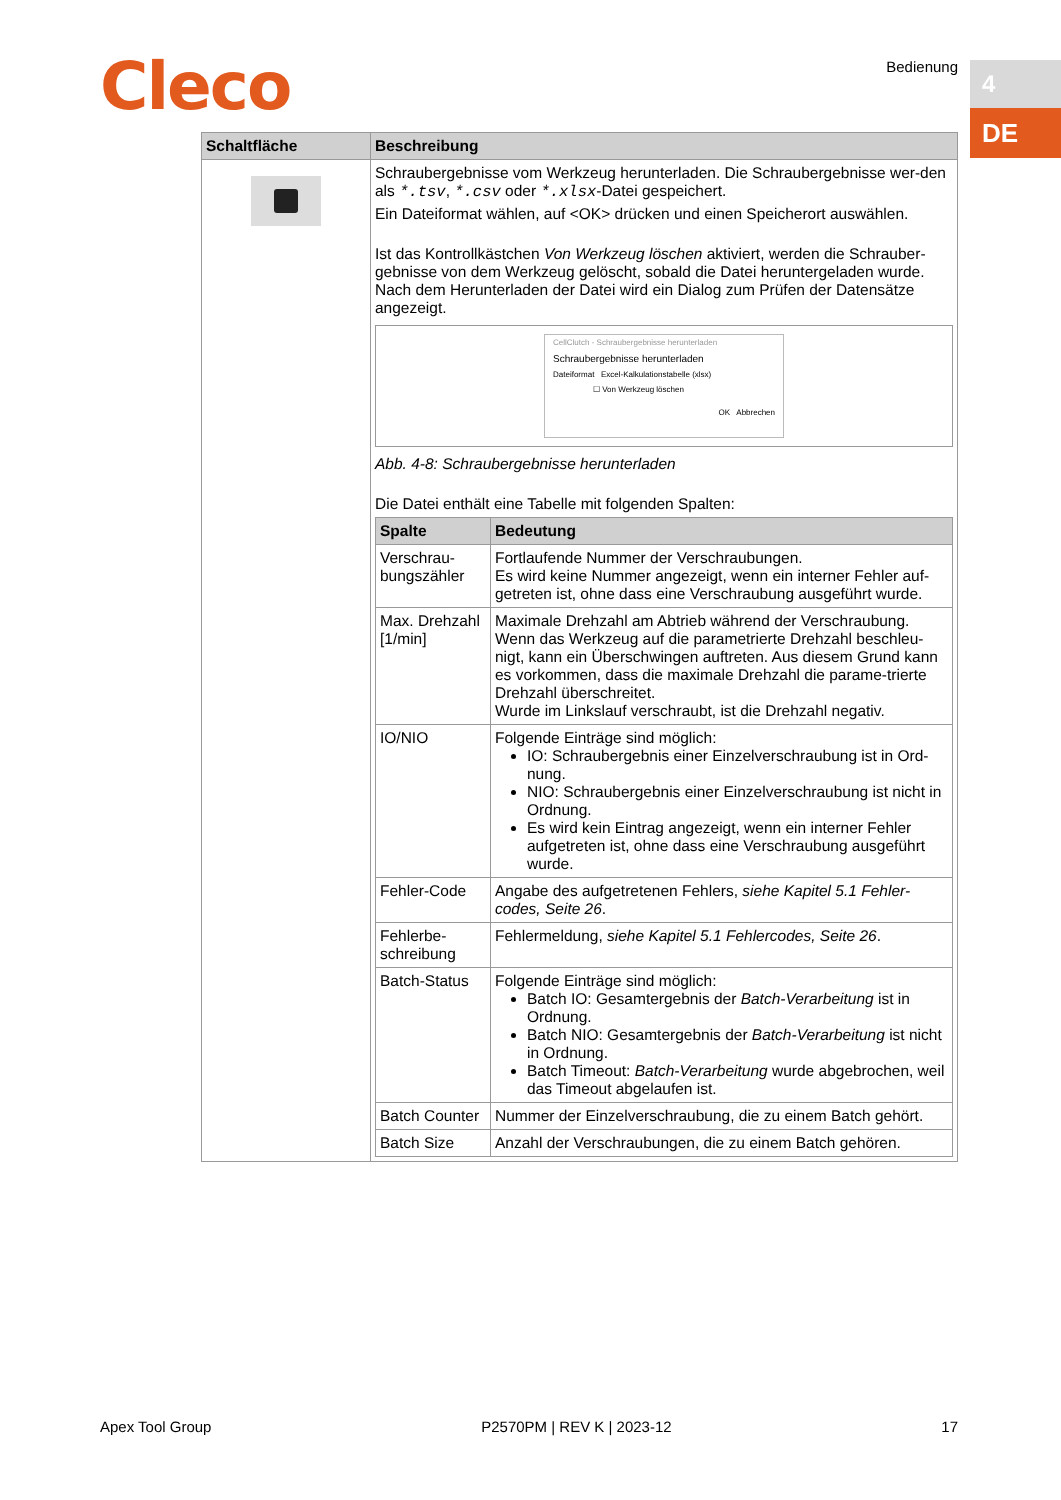Cleco Bedienung 4
DE
| Schaltfläche | Beschreibung |
| --- | --- |
| | Schraubergebnisse vom Werkzeug herunterladen. Die Schraubergebnisse wer-den als *.tsv , *.csv oder *.xlsx -Datei gespeichert. Ein Dateiformat wählen, auf <OK> drücken und einen Speicherort auswählen. Ist das Kontrollkästchen Von Werkzeug löschen aktiviert, werden die Schrauber-gebnisse von dem Werkzeug gelöscht, sobald die Datei heruntergeladen wurde. Nach dem Herunterladen der Datei wird ein Dialog zum Prüfen der Datensätze angezeigt. CellClutch - Schraubergebnisse herunterladen Schraubergebnisse herunterladen Dateiformat Excel-Kalkulationstabelle (xlsx) ☐ Von Werkzeug löschen OK Abbrechen Abb. 4-8: Schraubergebnisse herunterladen Die Datei enthält eine Tabelle mit folgenden Spalten: / Spalte / Bedeutung / / --- / --- / / Verschrau-bungszähler / Fortlaufende Nummer der Verschraubungen. Es wird keine Nummer angezeigt, wenn ein interner Fehler auf-getreten ist, ohne dass eine Verschraubung ausgeführt wurde. / / Max. Drehzahl [1/min] / Maximale Drehzahl am Abtrieb während der Verschraubung. Wenn das Werkzeug auf die parametrierte Drehzahl beschleu-nigt, kann ein Überschwingen auftreten. Aus diesem Grund kann es vorkommen, dass die maximale Drehzahl die parame-trierte Drehzahl überschreitet. Wurde im Linkslauf verschraubt, ist die Drehzahl negativ. / / IO/NIO / Folgende Einträge sind möglich: IO: Schraubergebnis einer Einzelverschraubung ist in Ord-nung. NIO: Schraubergebnis einer Einzelverschraubung ist nicht in Ordnung. Es wird kein Eintrag angezeigt, wenn ein interner Fehler aufgetreten ist, ohne dass eine Verschraubung ausgeführt wurde. / / Fehler-Code / Angabe des aufgetretenen Fehlers, siehe Kapitel 5.1 Fehler-codes, Seite 26 . / / Fehlerbe-schreibung / Fehlermeldung, siehe Kapitel 5.1 Fehlercodes, Seite 26 . / / Batch-Status / Folgende Einträge sind möglich: Batch IO: Gesamtergebnis der Batch-Verarbeitung ist in Ordnung. Batch NIO: Gesamtergebnis der Batch-Verarbeitung ist nicht in Ordnung. Batch Timeout: Batch-Verarbeitung wurde abgebrochen, weil das Timeout abgelaufen ist. / / Batch Counter / Nummer der Einzelverschraubung, die zu einem Batch gehört. / / Batch Size / Anzahl der Verschraubungen, die zu einem Batch gehören. / |
Apex Tool Group P2570PM | REV K | 2023-12 17